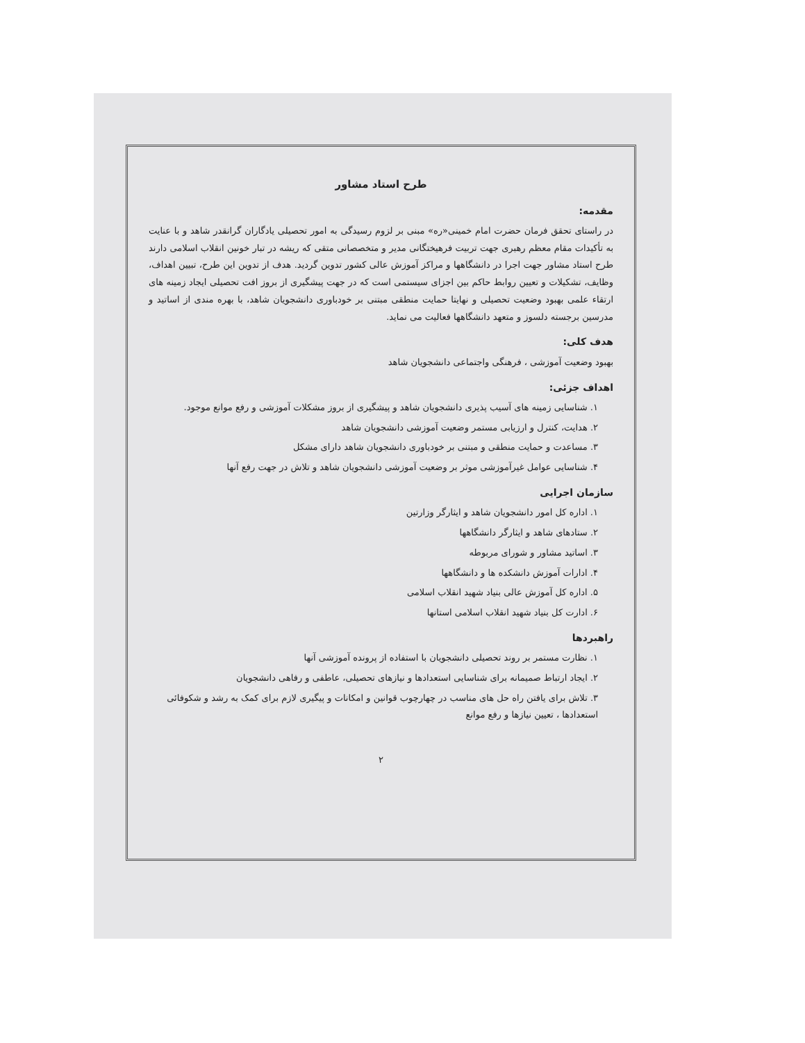طرح استاد مشاور
مقدمه:
در راستای تحقق فرمان حضرت امام خمینی«ره» مبنی بر لزوم رسیدگی به امور تحصیلی یادگاران گرانقدر شاهد و با عنایت به تأکیدات مقام معظم رهبری جهت تربیت فرهیختگانی مدیر و متخصصانی متقی که ریشه در تبار خونین انقلاب اسلامی دارند طرح استاد مشاور جهت اجرا در دانشگاهها و مراکز آموزش عالی کشور تدوین گردید. هدف از تدوین این طرح، تبیین اهداف، وظایف، تشکیلات و تعیین روابط حاکم بین اجزای سیستمی است که در جهت پیشگیری از بروز افت تحصیلی ایجاد زمینه های ارتقاء علمی بهبود وضعیت تحصیلی و نهایتا حمایت منطقی مبتنی بر خودباوری دانشجویان شاهد، با بهره مندی از اساتید و مدرسین برجسته دلسوز و متعهد دانشگاهها فعالیت می نماید.
هدف کلی:
بهبود وضعیت آموزشی ، فرهنگی واجتماعی دانشجویان شاهد
اهداف جزئی:
۱. شناسایی زمینه های آسیب پذیری دانشجویان شاهد و پیشگیری از بروز مشکلات آموزشی و رفع موانع موجود.
۲. هدایت، کنترل و ارزیابی مستمر وضعیت آموزشی دانشجویان شاهد
۳. مساعدت و حمایت منطقی و مبتنی بر خودباوری دانشجویان شاهد دارای مشکل
۴. شناسایی عوامل غیرآموزشی موثر بر وضعیت آموزشی دانشجویان شاهد و تلاش در جهت رفع آنها
سازمان اجرایی
۱. اداره کل امور دانشجویان شاهد و ایثارگر وزارتین
۲. ستادهای شاهد و ایثارگر دانشگاهها
۳. اساتید مشاور و شورای مربوطه
۴. ادارات آموزش دانشکده ها و دانشگاهها
۵. اداره کل آموزش عالی بنیاد شهید انقلاب اسلامی
۶. ادارت کل بنیاد شهید انقلاب اسلامی استانها
راهبردها
۱. نظارت مستمر بر روند تحصیلی دانشجویان با استفاده از پرونده آموزشی آنها
۲. ایجاد ارتباط صمیمانه برای شناسایی استعدادها و نیازهای تحصیلی، عاطفی و رفاهی دانشجویان
۳. تلاش برای یافتن راه حل های مناسب در چهارچوب قوانین و امکانات و پیگیری لازم برای کمک به رشد و شکوفائی استعدادها ، تعیین نیازها و رفع موانع
۲